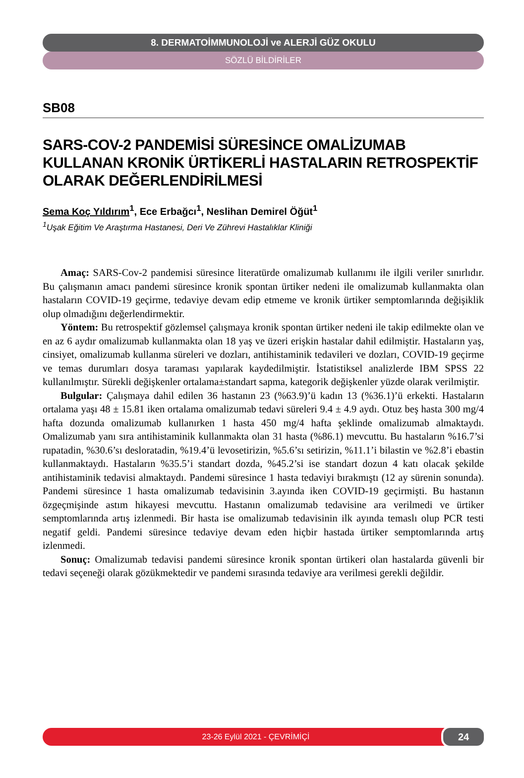8. DERMATOİMMUNOLOJİ ve ALERJİ GÜZ OKULU
SÖZLÜ BİLDİRİLER
SB08
SARS-COV-2 PANDEMİSİ SÜRESİNCE OMALİZUMAB KULLANAN KRONİK ÜRTİKERLİ HASTALARIN RETROSPEKTİF OLARAK DEĞERLENDİRİLMESİ
Sema Koç Yıldırım<sup>1</sup>, Ece Erbağcı<sup>1</sup>, Neslihan Demirel Öğüt<sup>1</sup>
<sup>1</sup> Uşak Eğitim Ve Araştırma Hastanesi, Deri Ve Zührevi Hastalıklar Kliniği
Amaç: SARS-Cov-2 pandemisi süresince literatürde omalizumab kullanımı ile ilgili veriler sınırlıdır. Bu çalışmanın amacı pandemi süresince kronik spontan ürtiker nedeni ile omalizumab kullanmakta olan hastaların COVID-19 geçirme, tedaviye devam edip etmeme ve kronik ürtiker semptomlarında değişiklik olup olmadığını değerlendirmektir.
Yöntem: Bu retrospektif gözlemsel çalışmaya kronik spontan ürtiker nedeni ile takip edilmekte olan ve en az 6 aydır omalizumab kullanmakta olan 18 yaş ve üzeri erişkin hastalar dahil edilmiştir. Hastaların yaş, cinsiyet, omalizumab kullanma süreleri ve dozları, antihistaminik tedavileri ve dozları, COVID-19 geçirme ve temas durumları dosya taraması yapılarak kaydedilmiştir. İstatistiksel analizlerde IBM SPSS 22 kullanılmıştır. Sürekli değişkenler ortalama±standart sapma, kategorik değişkenler yüzde olarak verilmiştir.
Bulgular: Çalışmaya dahil edilen 36 hastanın 23 (%63.9)’ü kadın 13 (%36.1)’ü erkekti. Hastaların ortalama yaşı 48 ± 15.81 iken ortalama omalizumab tedavi süreleri 9.4 ± 4.9 aydı. Otuz beş hasta 300 mg/4 hafta dozunda omalizumab kullanırken 1 hasta 450 mg/4 hafta şeklinde omalizumab almaktaydı. Omalizumab yanı sıra antihistaminik kullanmakta olan 31 hasta (%86.1) mevcuttu. Bu hastaların %16.7’si rupatadin, %30.6’sı desloratadin, %19.4’ü levosetirizin, %5.6’sı setirizin, %11.1’i bilastin ve %2.8’i ebastin kullanmaktaydı. Hastaların %35.5’i standart dozda, %45.2’si ise standart dozun 4 katı olacak şekilde antihistaminik tedavisi almaktaydı. Pandemi süresince 1 hasta tedaviyi bırakmıştı (12 ay sürenin sonunda). Pandemi süresince 1 hasta omalizumab tedavisinin 3.ayında iken COVID-19 geçirmişti. Bu hastanın özgeçmişinde astım hikayesi mevcuttu. Hastanın omalizumab tedavisine ara verilmedi ve ürtiker semptomlarında artış izlenmedi. Bir hasta ise omalizumab tedavisinin ilk ayında temaslı olup PCR testi negatif geldi. Pandemi süresince tedaviye devam eden hiçbir hastada ürtiker semptomlarında artış izlenmedi.
Sonuç: Omalizumab tedavisi pandemi süresince kronik spontan ürtikeri olan hastalarda güvenli bir tedavi seçeneği olarak gözükmektedir ve pandemi sırasında tedaviye ara verilmesi gerekli değildir.
23-26 Eylül 2021 - ÇEVRİMİÇİ
24